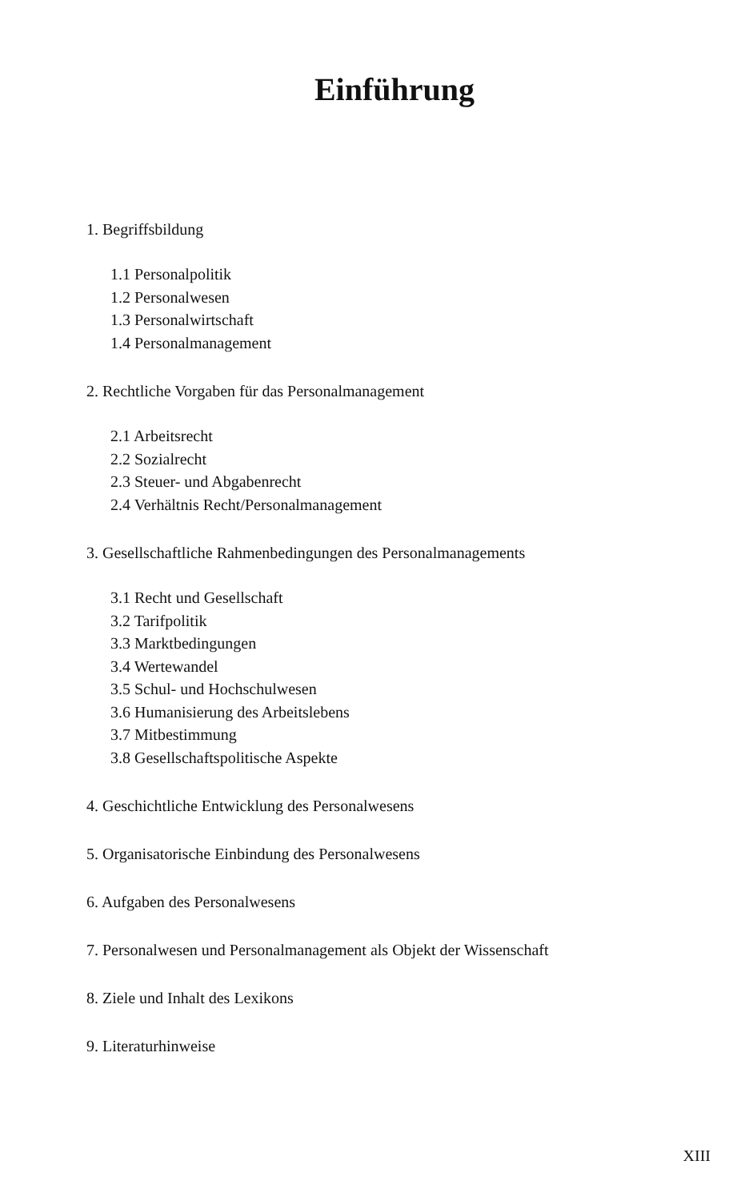Einführung
1. Begriffsbildung
1.1 Personalpolitik
1.2 Personalwesen
1.3 Personalwirtschaft
1.4 Personalmanagement
2. Rechtliche Vorgaben für das Personalmanagement
2.1 Arbeitsrecht
2.2 Sozialrecht
2.3 Steuer- und Abgabenrecht
2.4 Verhältnis Recht/Personalmanagement
3. Gesellschaftliche Rahmenbedingungen des Personalmanagements
3.1 Recht und Gesellschaft
3.2 Tarifpolitik
3.3 Marktbedingungen
3.4 Wertewandel
3.5 Schul- und Hochschulwesen
3.6 Humanisierung des Arbeitslebens
3.7 Mitbestimmung
3.8 Gesellschaftspolitische Aspekte
4. Geschichtliche Entwicklung des Personalwesens
5. Organisatorische Einbindung des Personalwesens
6. Aufgaben des Personalwesens
7. Personalwesen und Personalmanagement als Objekt der Wissenschaft
8. Ziele und Inhalt des Lexikons
9. Literaturhinweise
XIII